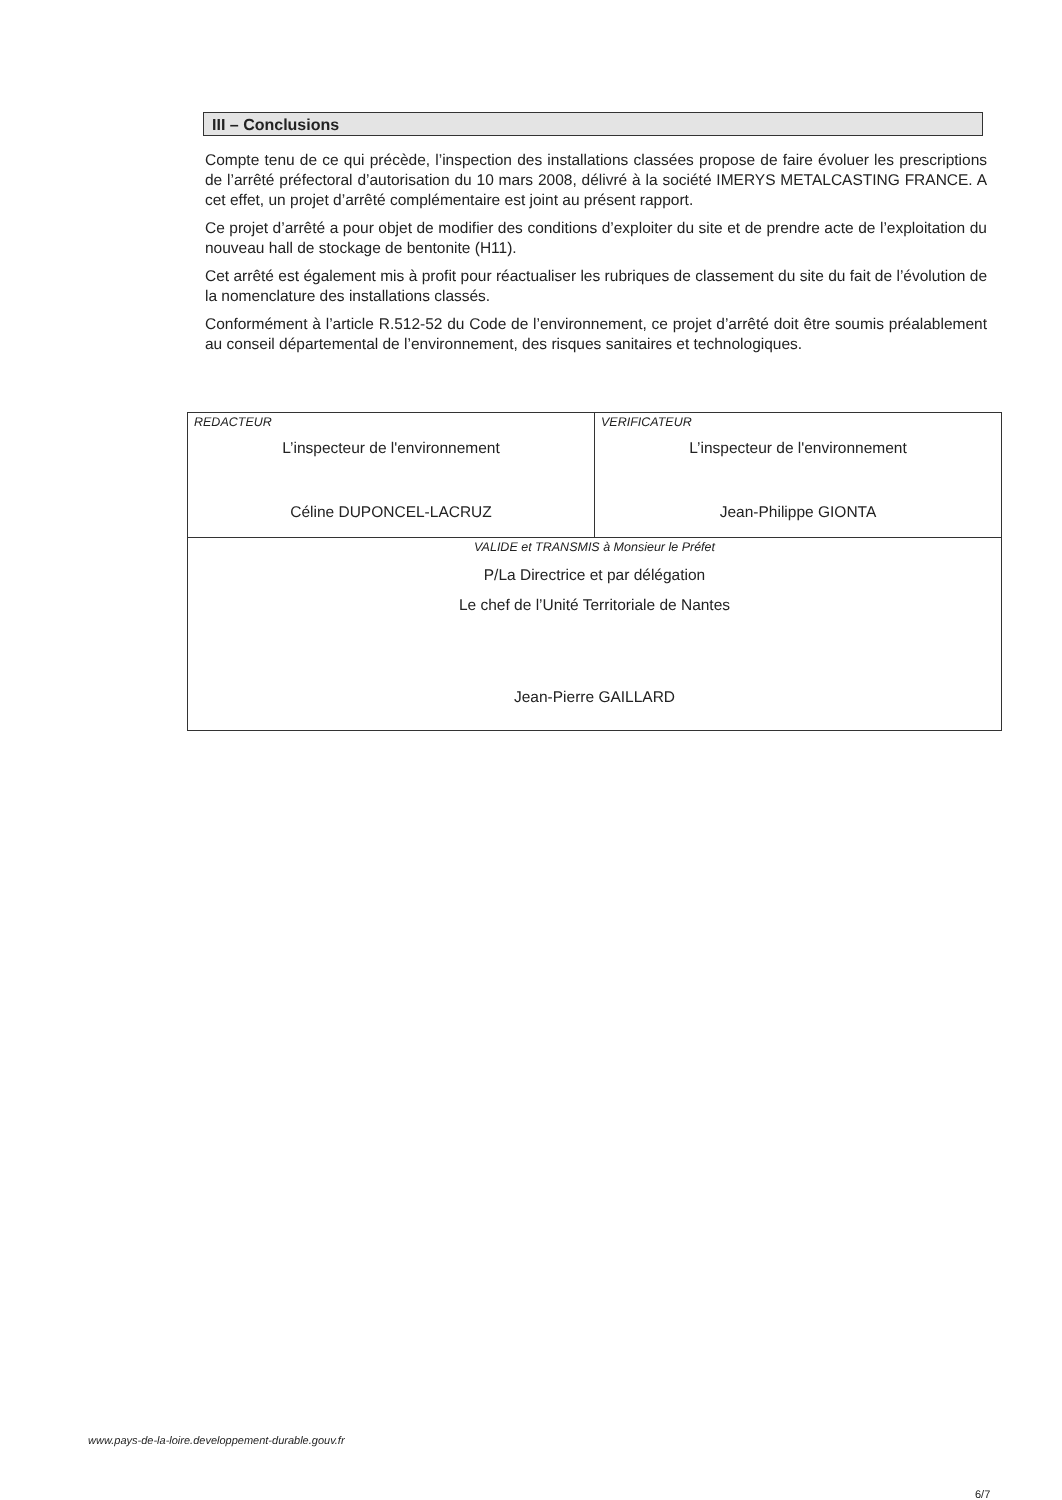III – Conclusions
Compte tenu de ce qui précède, l’inspection des installations classées propose de faire évoluer les prescriptions de l’arrêté préfectoral d’autorisation du 10 mars 2008, délivré à la société IMERYS METALCASTING FRANCE. A cet effet, un projet d’arrêté complémentaire est joint au présent rapport.
Ce projet d’arrêté a pour objet de modifier des conditions d’exploiter du site et de prendre acte de l’exploitation du nouveau hall de stockage de bentonite (H11).
Cet arrêté est également mis à profit pour réactualiser les rubriques de classement du site du fait de l’évolution de la nomenclature des installations classés.
Conformément à l’article R.512-52 du Code de l’environnement, ce projet d’arrêté doit être soumis préalablement au conseil départemental de l’environnement, des risques sanitaires et technologiques.
| REDACTEUR L’inspecteur de l'environnement Céline DUPONCEL-LACRUZ | VERIFICATEUR L’inspecteur de l'environnement Jean-Philippe GIONTA |
| VALIDE et TRANSMIS à Monsieur le Préfet P/La Directrice et par délégation Le chef de l’Unité Territoriale de Nantes Jean-Pierre GAILLARD | |
www.pays-de-la-loire.developpement-durable.gouv.fr
6/7